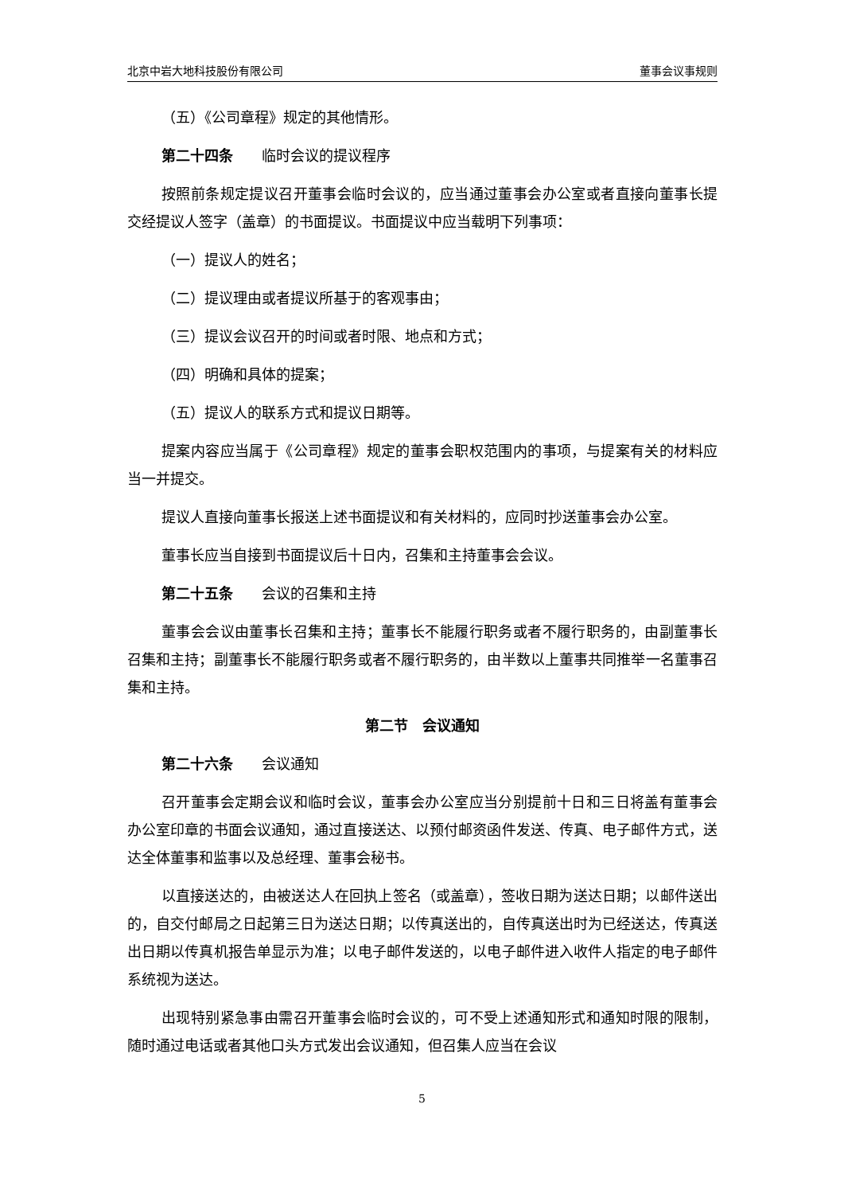北京中岩大地科技股份有限公司 董事会议事规则
（五）《公司章程》规定的其他情形。
第二十四条　　临时会议的提议程序
按照前条规定提议召开董事会临时会议的，应当通过董事会办公室或者直接向董事长提交经提议人签字（盖章）的书面提议。书面提议中应当载明下列事项：
（一）提议人的姓名；
（二）提议理由或者提议所基于的客观事由；
（三）提议会议召开的时间或者时限、地点和方式；
（四）明确和具体的提案；
（五）提议人的联系方式和提议日期等。
提案内容应当属于《公司章程》规定的董事会职权范围内的事项，与提案有关的材料应当一并提交。
提议人直接向董事长报送上述书面提议和有关材料的，应同时抄送董事会办公室。
董事长应当自接到书面提议后十日内，召集和主持董事会会议。
第二十五条　　会议的召集和主持
董事会会议由董事长召集和主持；董事长不能履行职务或者不履行职务的，由副董事长召集和主持；副董事长不能履行职务或者不履行职务的，由半数以上董事共同推举一名董事召集和主持。
第二节　会议通知
第二十六条　　会议通知
召开董事会定期会议和临时会议，董事会办公室应当分别提前十日和三日将盖有董事会办公室印章的书面会议通知，通过直接送达、以预付邮资函件发送、传真、电子邮件方式，送达全体董事和监事以及总经理、董事会秘书。
以直接送达的，由被送达人在回执上签名（或盖章），签收日期为送达日期；以邮件送出的，自交付邮局之日起第三日为送达日期；以传真送出的，自传真送出时为已经送达，传真送出日期以传真机报告单显示为准；以电子邮件发送的，以电子邮件进入收件人指定的电子邮件系统视为送达。
出现特别紧急事由需召开董事会临时会议的，可不受上述通知形式和通知时限的限制，随时通过电话或者其他口头方式发出会议通知，但召集人应当在会议
5